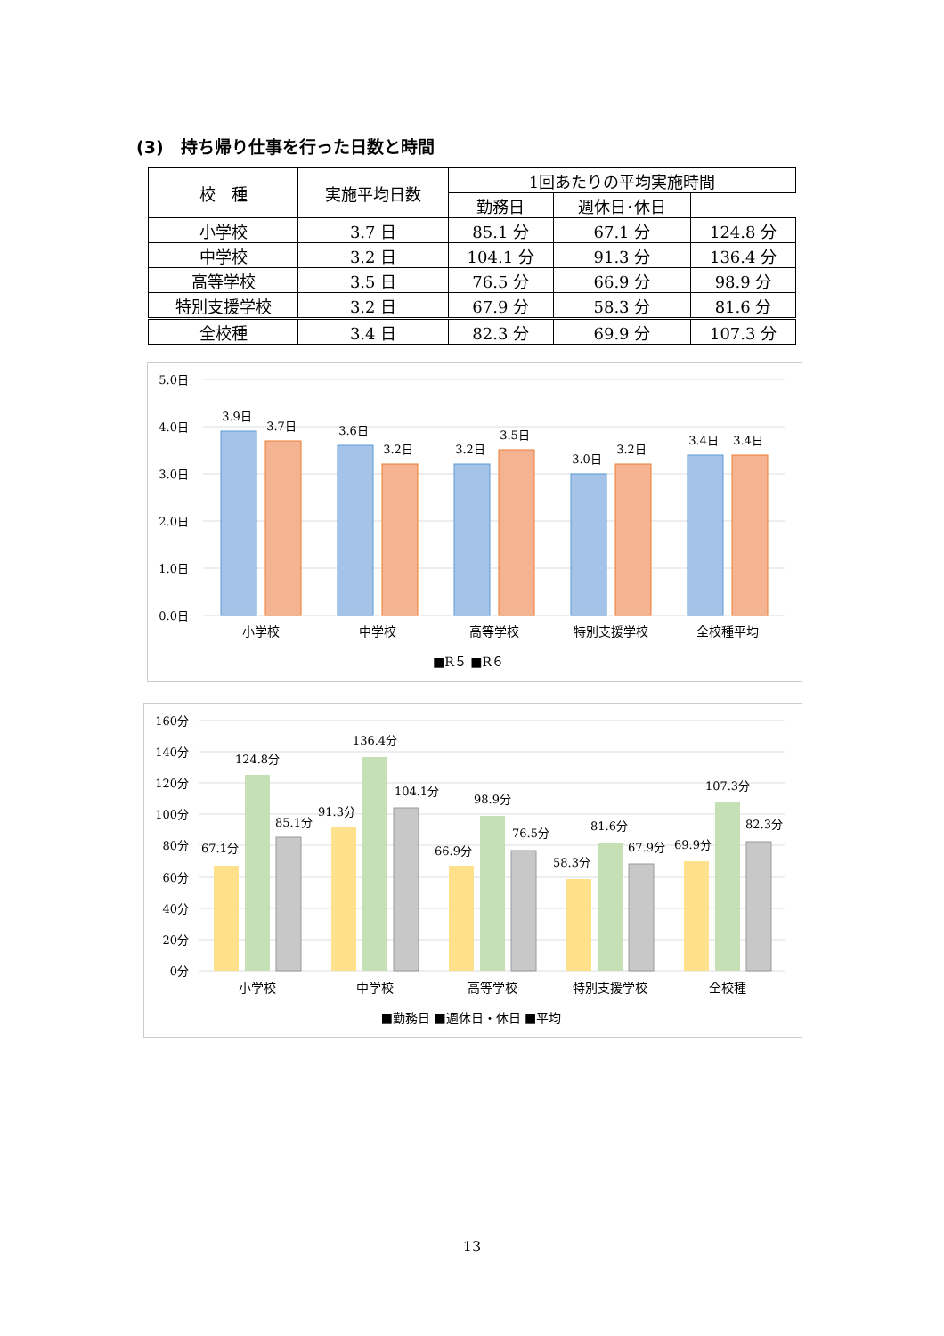(3)　持ち帰り仕事を行った日数と時間
| 校 種 | 実施平均日数 | 1回あたりの平均実施時間 | | |
| --- | --- | --- | --- | --- |
| | | 勤務日 | 週休日･休日 | |
| 小学校 | 3.7 日 | 85.1 分 | 67.1 分 | 124.8 分 |
| 中学校 | 3.2 日 | 104.1 分 | 91.3 分 | 136.4 分 |
| 高等学校 | 3.5 日 | 76.5 分 | 66.9 分 | 98.9 分 |
| 特別支援学校 | 3.2 日 | 67.9 分 | 58.3 分 | 81.6 分 |
| 全校種 | 3.4 日 | 82.3 分 | 69.9 分 | 107.3 分 |
5.0日
4.0日
3.0日
2.0日
1.0日
0.0日
3.9日
3.7日
3.6日
3.2日
3.2日
3.5日
3.0日
3.2日
3.4日
3.4日
小学校
中学校
高等学校
特別支援学校
全校種平均
■R５ ■R６
160分
140分
120分
100分
80分
60分
40分
20分
0分
67.1分
124.8分
85.1分
91.3分
136.4分
104.1分
66.9分
98.9分
76.5分
58.3分
81.6分
67.9分
69.9分
107.3分
82.3分
小学校
中学校
高等学校
特別支援学校
全校種
■勤務日 ■週休日・休日 ■平均
13